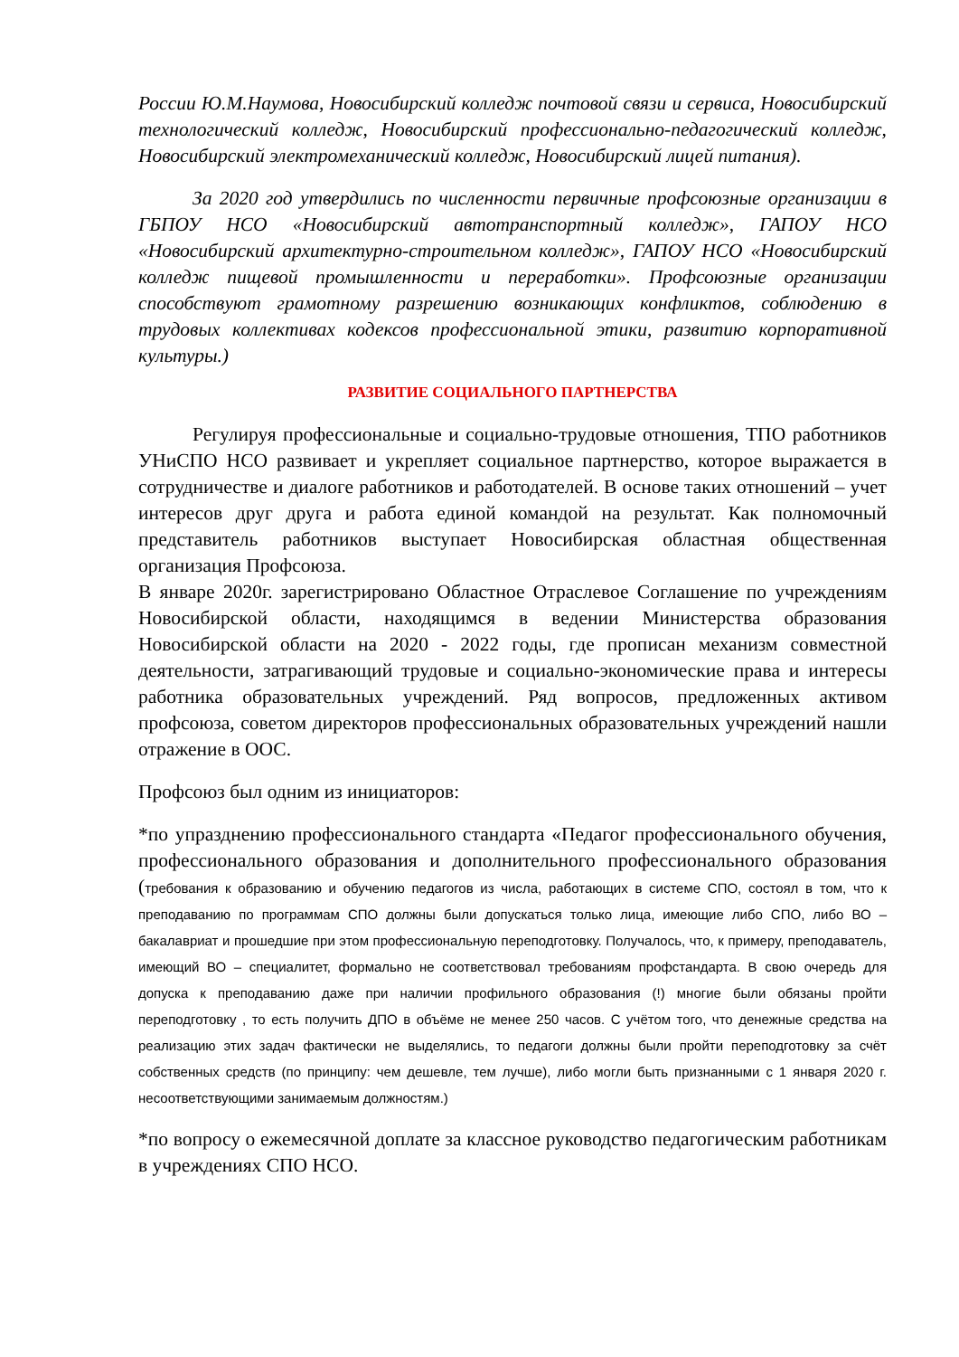России Ю.М.Наумова, Новосибирский колледж почтовой связи и сервиса, Новосибирский технологический колледж, Новосибирский профессионально-педагогический колледж, Новосибирский электромеханический колледж, Новосибирский лицей питания).
За 2020 год утвердились по численности первичные профсоюзные организации в ГБПОУ НСО «Новосибирский автотранспортный колледж», ГАПОУ НСО «Новосибирский архитектурно-строительном колледж», ГАПОУ НСО «Новосибирский колледж пищевой промышленности и переработки». Профсоюзные организации способствуют грамотному разрешению возникающих конфликтов, соблюдению в трудовых коллективах кодексов профессиональной этики, развитию корпоративной культуры.)
РАЗВИТИЕ СОЦИАЛЬНОГО ПАРТНЕРСТВА
Регулируя профессиональные и социально-трудовые отношения, ТПО работников УНиСПО НСО развивает и укрепляет социальное партнерство, которое выражается в сотрудничестве и диалоге работников и работодателей. В основе таких отношений – учет интересов друг друга и работа единой командой на результат. Как полномочный представитель работников выступает Новосибирская областная общественная организация Профсоюза.
В январе 2020г. зарегистрировано Областное Отраслевое Соглашение по учреждениям Новосибирской области, находящимся в ведении Министерства образования Новосибирской области на 2020 - 2022 годы, где прописан механизм совместной деятельности, затрагивающий трудовые и социально-экономические права и интересы работника образовательных учреждений. Ряд вопросов, предложенных активом профсоюза, советом директоров профессиональных образовательных учреждений нашли отражение в ООС.
Профсоюз был одним из инициаторов:
*по упразднению профессионального стандарта «Педагог профессионального обучения, профессионального образования и дополнительного профессионального образования (требования к образованию и обучению педагогов из числа, работающих в системе СПО, состоял в том, что к преподаванию по программам СПО должны были допускаться только лица, имеющие либо СПО, либо ВО – бакалавриат и прошедшие при этом профессиональную переподготовку. Получалось, что, к примеру, преподаватель, имеющий ВО – специалитет, формально не соответствовал требованиям профстандарта. В свою очередь для допуска к преподаванию даже при наличии профильного образования (!) многие были обязаны пройти переподготовку , то есть получить ДПО в объёме не менее 250 часов. С учётом того, что денежные средства на реализацию этих задач фактически не выделялись, то педагоги должны были пройти переподготовку за счёт собственных средств (по принципу: чем дешевле, тем лучше), либо могли быть признанными с 1 января 2020 г. несоответствующими занимаемым должностям.)
*по вопросу о ежемесячной доплате за классное руководство педагогическим работникам в учреждениях СПО НСО.